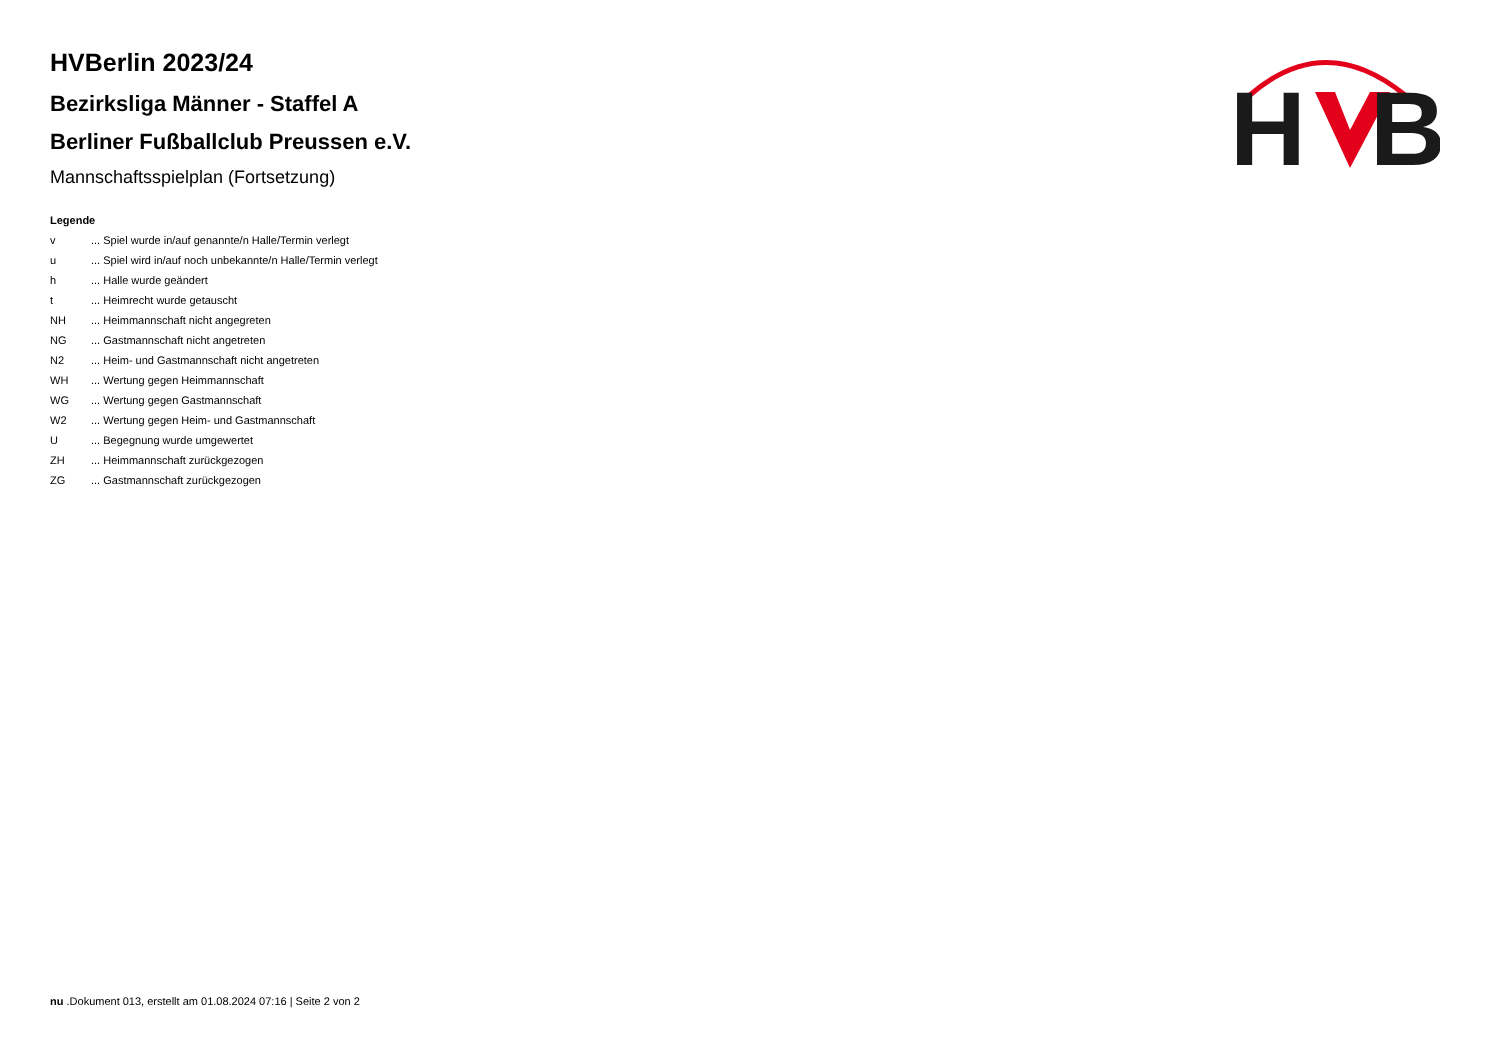H
B
HVBerlin 2023/24
Bezirksliga Männer - Staffel A
Berliner Fußballclub Preussen e.V.
Mannschaftsspielplan (Fortsetzung)
Legende
| v | ... Spiel wurde in/auf genannte/n Halle/Termin verlegt |
| u | ... Spiel wird in/auf noch unbekannte/n Halle/Termin verlegt |
| h | ... Halle wurde geändert |
| t | ... Heimrecht wurde getauscht |
| NH | ... Heimmannschaft nicht angegreten |
| NG | ... Gastmannschaft nicht angetreten |
| N2 | ... Heim- und Gastmannschaft nicht angetreten |
| WH | ... Wertung gegen Heimmannschaft |
| WG | ... Wertung gegen Gastmannschaft |
| W2 | ... Wertung gegen Heim- und Gastmannschaft |
| U | ... Begegnung wurde umgewertet |
| ZH | ... Heimmannschaft zurückgezogen |
| ZG | ... Gastmannschaft zurückgezogen |
nu .Dokument 013, erstellt am 01.08.2024 07:16 | Seite 2 von 2